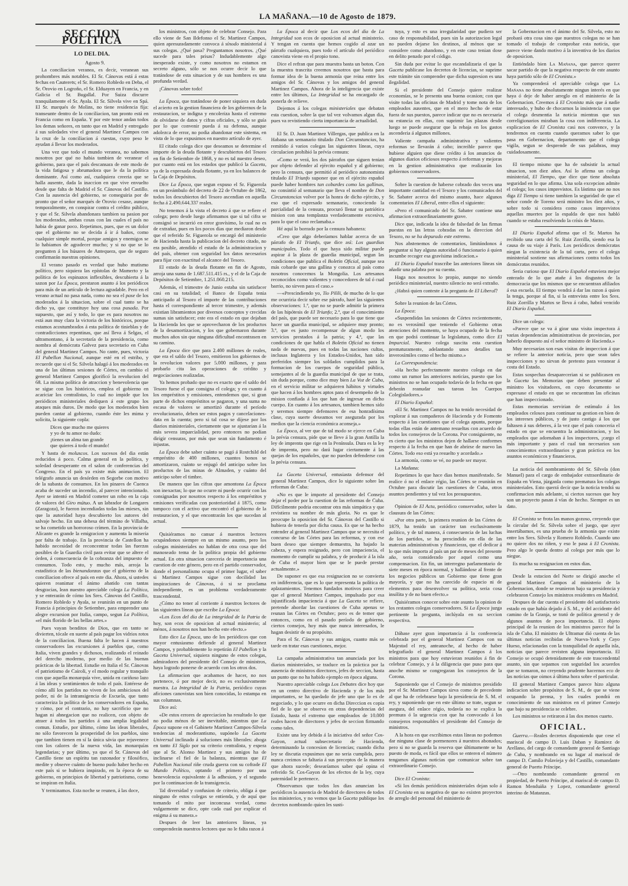LA MAÑANA.—10 de Agosto de 1879.
SECCION POLITICA
LO DEL DIA.
Agosto 9.
La conciliacion veranea, es decir, veranean sus prohombres más notables. El Sr. Cánovas está á estas fechas en Cauterets; el Sr. Romero Robledo en Deba, el Sr. Orovio en Logroño, el Sr. Elduayen en Francia, y en Galicia el Sr. Bugallal. Por Suiza discurre tranquilamente el Sr. Ayala. El Sr. Silvela vive en Spá. El Sr. marqués de Molins, no tiene residencia fija: transeunte dentro de la conciliacion, tan pronto está en Francia como en España. Y por este tenor andan todos los demas señores, en tanto que en Madrid y entregado á sus soledades vive el general Martinez Campos con la cruz de la conciliacion á cuestas, cuyo peso le ayudan á llevar los moderados.
Una vez que todo el mundo veranea, no sabemos nosotros por qué no habia tambien de veranear el gobierno, para que el país descansara de este modo de la vida fatigosa y abrumadora que le da la política dominante. Así como así, cualquiera creeria que se halla ausente, dada la inaccion en que vive envuelto desde que falta de Madrid el Sr. Cánovas del Castillo. Con la ausencia del gobierno, se conseguiria por de pronto que el señor marqués de Orovio cesase, aunque temporalmente, en conspirar contra el crédito público, y que el Sr. Silvela abandonara tambien su pasion por los moderados, ambas cosas con las cuales el país no habia de ganar poco. Repetimos, pues, que es un dolor que el gobierno no se decida á ir á baños, como cualquier simple mortal, porque amigos y enemigos se lo habiamos de agradecer mucho; y si no que se lo pregunten á los húsares de Antequera, que de seguro confirmarán nuestras opiniones.
El verano pasado es verdad que hubo mutismo político, pero siquiera las epístolas de Mamerto y la política de los espinazos inflexibles, descubierta á la sazon por La Época, prestaron asunto á los periódicos para más de un artículo de lectura agradable. Pero en el verano actual no pasa nada, como no sea el pase de los moderados á la situacion, sobre el cual tanto se ha dicho ya, que constituye hoy una cosa pasada. Por supuesto, que así y todo, lo que es para nosotros no está aun muy clara la victoria de los históricos, porque estamos acostumbrados á esta política de tinieblas y de contradicciones repentinas, que así lleva á Selgas, el ultramontano, á la secretaría de la presidencia, como nombra al demócrata Galvez para secretario en Cuba del general Martinez Campos. No cante, pues, victoria El Pabellon Nacional, aunque esté en el estribo, y recuerde que si el Sr. Silvela halagó á los moderados en una de las últimas sesiones de Córtes, en cambio el general Martinez Campos glorificó la revolucion del 68. La misma política de atraccion y benevolencia que se sigue con los históricos, emplea el gobierno en acariciar los centralistas, lo cual no impide que los periódicos ministeriales dediquen á este grupo los ataques más duros. De modo que los moderados bien pueden cantar al gobierno, cuando éste les mima y solicita, la siguiente copla:
Dices que mucho me quieres
y yo de tu amor no dudo:
¡tienes un alma tan grande
que quieres á todo el mundo!
Y basta de moluscos. Los sucesos del dia están reducidos á poco. Calma general en la política, y soledad desesperante en el salon de conferencias del Congreso. En el país ya existe más animacion. El telégrafo anuncia un desórden en Segorbe con motivo de la subasta de consumos. En los pinares de Cuenca acaba de suceder un incendio, al parecer intencionado. Ayer se intentó en Madrid cometer un robo en la caja de valores del Giro mútuo. A un labrador de Longares (Zaragoza), le fueron incendiadas todas las mieses, sin que la autoridad haya descubierto los autores del salvaje hecho. En una dehesa del término de Villalba, se ha cometido un horroroso crímen. En la provincia de Alicante es grande la emigracion y aumenta la miseria por falta de trabajo. En la provincia de Castellon ha habido necesidad de reconcentrar todas las fuerzas posibles de la Guardia civil para evitar que se altere el órden, á consecuencia de la cobranza del impuesto de consumos. Todo esto, y mucho más, arroja la estadística de las bienandanzas que el gobierno de la conciliacion ofrece al país en este dia. Ahora, si ustedes quieren reanimar el ánimo abatido con tantas desgracias, lean nuestro apreciable colega La Política, y se enterarán de cómo los Sres. Cánovas del Castillo, Romero Robledo y Ayala, se reunirán en un punto de Francia á principios de Setiembre, para emprender una alegre excursion por Italia, campo, segun La Política, «el más florido de las bellas artes.»
Pues vayan benditos de Dios, que en tanto se divierten, tócale en suerte al país pagar los vidrios rotos de la conciliacion. Buena falta le hacen á nuestros conservadores las excursiones á pueblos que, como Italia, viven grandes y dichosos, realizando el reinado del derecho moderno, por medio de las buenas prácticas de la libertad. Estudie en Italia el Sr. Cánovas el patriotismo de Cairoli, y el modo regular y tranquilo con que aquella monarquía vive, unida en cariñoso lazo á las ideas y sentimientos de todo el país. Entérese de cómo allí los partidos no viven de los ambiciosos del poder, ni de la intransigencia de Escuela, que tanto caracteriza la política de los conservadores en España, y cómo, por el contrario, no hay sacrificio que no hagan ni abnegacion que no realicen, con objeto de atraer á todos los partidos á una amplia legalidad comun. Estudie, por último, cómo las ideas liberales, no sólo favorecen la prosperidad de los pueblos, sino que tambien tienen en sí la única sávia que rejuvenece con los calores de la nueva vida, las monarquías legendarias; y por último, ya que el Sr. Cánovas del Castillo tiene un espíritu tan razonador y filosófico, medite y observe cuánto de bueno pudo haber hecho en este país si se hubiera inspirado, en la época de su gobierno, en principios de libertad y patriotismo, como se inspiran en Italia.
Y terminamos. Esta noche se reunen, á las doce,
los ministros, con objeto de celebrar Consejo. Para ello viene de San Ildefonso el Sr. Martinez Campos, quien apresuradamente convoca á sínodo ministerial á sus colegas. ¿Qué pasa? Preguntamos nosotros. ¿Qué sucede para tales prisas? Indudablemente algo inesperado existe, y como nosotros no estamos en secreto alguno, sólo se nos ocurre decir lo que tratándose de esta situacion y de sus hombres es una profunda verdad.
¡Cánovas sobre todo!
La Época, que tratándose de poner siquiera en duda el acierto en la gestion financiera de los gobiernos de la restauracion, se indigna y encoleriza hasta el extremo de olvidarse de datos y cifras oficiales, y sólo se guía por lo que convenir pueda á su defensa, aunque adolezca de error, no podia abandonar este sistema, en vista de lo que expusimos en nuestro artículo de ayer.
El citado colega dice que deseamos se determine el importe de la deuda flotante y descubiertos del Tesoro en fin de Setiembre de 1868, y no es tal nuestro deseo, por cuanto está en los estados que publicó la Gaceta, ya de la expresada deuda flotante, ya en los balances de la Caja de Depósitos.
Dice La Época, que segun expuso el Sr. Figuerola en un preámbulo del decreto de 22 de Octubre de 1862, todos los descubiertos del Tesoro ascendian en aquella fecha á 2.490.644.337 reales.
No tenemos á la vista el decreto á que se refiere el colega; pero desde luego afirmamos que si tal cifra se consignó se incurrió en error gravísimo, lo cual no es de extrañar, pues en los pocos dias que mediaron desde que el referido Sr. Figuerola se encargó del ministerio de Hacienda hasta la publicacion del decreto citado, no era posible, atendido el estado de la administracion y del país, obtener con seguridad los datos necesarios para fijar con exactitud el alcance del Tesoro.
El estado de la deuda flotante en fin de Agosto, arroja una suma de 1.687.511.415 rs., y el de la Caja de Depósitos de Setiembre, 1.251.060.215.
Además, el trimestre de Junio estaba sin satisfacer casi en su totalidad; el Banco de España tenia anticipado al Tesoro el importe de las contribuciones hasta el correspondiente al tercer trimestre, y además existian libramientos por diversos conceptos y crecidas sumas sin satisfacer; este era el estado en que dejaban la Hacienda los que se aprovecharon de los productos de la desamortizacion, y los que gobernaron durante muchos años sin que ninguna dificultad encontrasen en su camino.
La Época dice que para 2.400 millones de reales, que era el saldo del Tesoro, emitieron los gobiernos de la revolucion valores por 5.000 millones, y para probarlo cita las operaciones de crédito y negociaciones realizadas.
Ya hemos probado que no es exacto que el saldo del Tesoro fuese el que consigna el colega; y en cuanto á los empréstitos y emisiones, entendemos que, si gran parte de dichos empréstitos se pagaron, y una suma no escasa de valores se amortizó durante el período revolucionario, deben ser estos pagos y cancelaciones-data en la cuenta; pero si tal cosa se dijese por los diarios ministeriales, ciertamente que se ajustarian á la más severa imparcialidad, pero entonces no podian dirigir censuras, por más que sean sin fundamento é injustas.
La Época debe saber cuánto se pagó á Rostchild del empréstito de 400 millones, cuantos bonos se amortizaron, cuánto se enjugó del anticipo sobre los productos de las minas de Almaden, y cuánto del anticipo sobre el timbre.
De manera que las cifras que amontona La Época son inexactas; lo que no ocurre ni puede ocurrir con las consignadas por nosotros respecto á los empréstitos y emisiones verificadas con posterioridad á 1875, como tampoco con el activo que encontró el gobierno de la restauracion, y el que encontrarán los que sucedan al actual.
Quisiéramos no cansar á nuestros lectores ocupándonos siempre en un mismo asunto, pero los colegas ministeriales no hablan de otra cosa que del manoseado tema de la política propia del gobierno actual. En otra situacion careceria de importancia una cuestion de este género, pero en el partido conservador, donde el personalismo ocupa el primer lugar, el saber si Martinez Campos sigue con docilidad las inspiraciones de Cánovas, ó si se proclama independiente, es un problema verdaderamente trascendental.
¿Cómo no tener al corriente á nuestros lectores de las siguientes líneas que escribe La Época:
«Los Ecos del dia de La integridad de la Patria de hoy, son ecos de oposicion al actual ministerio; al ménos, á nosotros nos han hecho este efecto.»
Esto dice La Época, uno de los periódicos que con mayor entusiasmo defiende al general Martinez Campos, y probablemente lo repetirán El Pabellon y la Gaceta Universal, siquiera ninguno de estos colegas, admiradores del presidente del Consejo de ministros, haya logrado ponerse de acuerdo con los otros dos.
La afirmacion que acabamos de hacer, no nos pertenece, ó por mejor decir, no es exclusivamente nuestra. La Integridad de la Patria, periódico cuyas aficiones canovistas son bien conocidas, lo estampa en sus columnas.
Dice así:
«De estos errores de apreciacion ha resultado lo que no podia ménos de ser inevitable, mientras que La Época supone en el Gabinete Martinez Campos-Silvela tendencias al moderantismo, supónelo La Gaceta Universal inclinado á soluciones más liberales: aboga en tanto El Siglo por su criterio centralista, y espera que al Sr. Alonso Martinez y sus amigos ha de inclinarse el fiel de la balanza, mientras que El Pabellon Nacional riñe cruda guerra con su cofrade El Mundo Político, optando el primero por una benevolencia equivalente á la adhesion, y el segundo por la continuacion de la transigencia.
Tal diversidad y confusion de criterio, obliga á que ninguno de estos colegas se entienda, y de aquí que tomando el mito por inconcusa verdad, como vulgarmente se dice, opte cada cual por explicar el enigma á su manera.»
Despues de leer las anteriores líneas, ya comprenderán nuestros lectores que no le falta razon á
La Época al decir que Los ecos del dia de La Integridad son ecos de oposicion al actual ministerio. Y tengan en cuenta que hemos cogido al azar un párrafo cualquiera, pues todo el artículo del periódico canovista viene en el propio tono.
Dice el refran que para muestra basta un boton. Con la muestra trascrita creemos nosotros que basta para formar idea de la buena armonía que reina entre los amigos del Sr. Cánovas y los amigos del general Martinez Campos. Ahora de la inteligencia que existe entre los últimos, La Integridad se ha encargado de ponerla de relieve.
Dejemos á los colegas ministeriales que debatan esta cuestion, sobre la que tal vez volvamos algun dia, pues va revistiendo cierta importancia de actualidad.
El Sr. D. Juan Martinez Villergas, que publica en la Habana un semanario titulado Don Circunstancias, ha remitido á varios colegas las siguientes líneas, cuya circulacion prohibió la prévia censura:
«Como se verá, los dos párrafos que siguen tenian por objeto defender al ejército español y al gobierno; pero la censura, que permitió al periódico autonomista titulado El Triunfo suponer que en el ejército español puede haber hombres tan cobardes como las gallinas, no consintió al semanario que lleva el nombre de Don Circunstancias volver por la honra de dicho ejército, y eso que el expresado semanario, conociendo la parcialidad de la censura, procuró llenar su patriótica mision con una templanza verdaderamente excesiva, para lo que el caso reclamaba.»
Hé aquí lo borrado por la censura habanera:
«Creo que algo deberíamos hablar acerca de un párrafo de El Triunfo, que dice así: Los guardias municipales. Todo el que haya sido militar puede aspirar á la plaza de guardia municipal, segun las condiciones que publica el Boletin Oficial, aunque sea más cobarde que una gallina y conozca al país como nosotros conocemos la Mongolia. Los artesanos reconocidos como valientes y conocedores de tal ó cual barrio, no sirven para el caso.»
—«Prescindiendo yo, Tio Pilili, de mucho de lo que me ocurriria decir sobre ese párrafo, haré las siguientes observaciones: 1.ª, que no se puede admitir la primera de las hipótesis de El Triunfo; 2.ª, que el conocimiento del país, que puede ser necesario para lo que tiene que hacer un guardia municipal, se adquiere muy pronto; 3.ª, que es justo recompensar de algun modo los servicios prestados á la patria; y 4.ª, que las condiciones de que habla el Boletin Oficial no tienen nada de nuevas, pues en todas las naciones cultas, inclusas Inglaterra y los Estados-Unidos, han sido preferidos siempre los soldados cumplidos para la formacion de los cuerpos de seguridad pública, semejantes al de la guardia municipal de que se trata, sin duda porque, como dice muy bien La Voz de Cuba, en el servicio militar se adquieren hábitos y virtudes que hacen á los hombres aptos para el desempeño de la mision confiada á los que han de ingresar en dicho cuerpo. En cuanto á los artesanos, tambien hemos sido y seremos siempre defensores de esa honradísima clase, cuya suerte deseamos ver asegurada por los medios que la ciencia económica aconseja.»
La Época, al ver que de tal modo se ejerce en Cuba la prévia censura, pide que se lleve á la gran Antilla la ley de imprenta que rige en la Península. Dura es la ley de imprenta, pero no dará lugar ciertamente á las quejas de los españoles, que no pueden defenderse con la prévia censura.
La Gaceta Universal, entusiasta defensor del general Martinez Campos, dice lo siguiente sobre las reformas de Cuba:
«No es que le importe al presidente del Consejo dejar el poder por la cuestion de las reformas de Cuba. Difícilmente podria encontrar otra más simpática y que revistiera su nombre de más gloria. No es que le preocupe la oposicion del Sr. Cánovas del Castillo si hubiera de tenerla por dicha causa. Es que se ha hecho entender al general Martinez Campos que se necesita el concurso de las Córtes para las reformas, y con ese buen deseo que siempre demuestra, ha bajado la cabeza, y espera resignado, pero con impaciencia, el momento de cumplir su palabra, y de producir á la isla de Cuba el mayor bien que se le puede prestar actualmente.»
De suponer es que esa resignacion no se convierta en indiferencia, que es lo que representa la política de aplazamientos. Tenemos fundados motivos para creer que el general Martinez Campos, impulsado por esa injustificada impaciencia á que La Gaceta se refiere, pretende abordar las cuestiones de Cuba apenas se reunan las Córtes en Octubre; pero es de temer que entonces, como en el pasado período de gobierno, ciertos consejos, hoy más que nunca interesados, le hagan desistir de su propósito.
Para el Sr. Cánovas y sus amigos, cuanto más se tarde en tratar esas cuestiones, mejor.
La campaña administrativa tan anunciada por los diarios ministeriales, se traduce en la práctica por la ausencia de ministros directores, jefes de seccion, hasta un punto que no ha habido ejemplo en época alguna.
Nuestro apreciable colega Los Debates dice hoy que en un centro directivo de Hacienda y de los más importantes, se ha quedado de jefe uno que lo es de negociado, y lo que ocurre en dicha Direccion es copia fiel de lo que se observa en otras dependencias del Estado, hasta el extremo que empleados de 10.000 reales hacen de directores y jefes de seccion firmando como tales.
Existe una ley debida á la iniciativa del señor Cos-Gayon, actual subsecretario de Hacienda, determinando la concesion de licencias; cuando dicha ley se discutia expusimos que no seria cumplida, pero nunca creimos se faltaria á sus preceptos de la manera que ahora sucede; desearíamos saber qué opina el referido Sr. Cos-Gayon de los efectos de la ley, cuya paternidad le pertenece.
Observamos que todos los dias anuncian los periódicos la ausencia de Madrid de directores de todos los ministerios, y no vemos que la Gaceta publique los decretos nombrando quien les susti-
tuya, y esto es una irregularidad que pudiera ser caso de responsabilidad, pues sin la autorizacion legal no pueden dejarse los destinos, al ménos que se considere como abandono, y en este caso tenian dose en delito penado por el código.
Sin duda por evitar lo que escandalizaria el que la Gaceta publicase los decretos de licencias, se suprime este trámite sin comprender que dicha supresion es una ilegalidad.
Si el presidente del Consejo quiere realizar economías, se le presenta una buena ocasion; con que visite todas las oficinas de Madrid y tome nota de los empleados ausentes, que en el mero hecho de estar fuera de sus puestos, parece indicar que no es necesaria su estancia en ellas, con suprimir las plazas desde luego se puede asegurar que la rebaja en los gastos ascenderia á algunos millones.
Valiente campaña administrativa y valientes reformas se llevarán á cabo; increible parece que hubiese alguien que diese crédito á los anuncios de algunos diarios oficiosos respecto á reformas y mejoras en la gestion administrativa que realizarán los gobiernos conservadores.
Sobre la cuestion de haberse cobrado dos veces una importante cantidad en el Tesoro y los comunicados del Sr. Sabater acerca del mismo asunto, hace algunos comentarios El Liberal, entre ellos el siguiente:
«Pero el comunicado del Sr. Sabater contiene una afirmacion extraordinariamente grave.
Dice que, indicada la idea de falsedad de las firmas puestas en las letras cobradas en la direccion del Tesoro, no se ha depurado este extremo.
Nos abstenemos de comentarios, limitándonos á preguntar si hay alguna autoridad ó funcionario á quien incumbe recoger esa gravísima indicacion.»
El Diario Español trascribe las anteriores líneas sin añadir una palabra por su cuenta.
Haga nos nosotros lo propio, aunque no siendo periódico ministerial, nuestro silencio no será extraño.
¿Habrá quien conteste á la pregunta de El Liberal?
Sobre la reunion de las Córtes.
La Época:
«Suspendidas las sesiones de Córtes recientemente, no es verosímil que teniendo el Gobierno otras atenciones del momento, se haya ocupado de la fecha en que podrá continuar la legislatura, como dice El Imparcial. Nuestro colega suscita esta cuestion prematuramente, adelantando unos detalles tan inverosímiles como el hecho mismo.»
La Correspondencia:
«Ha hecho perfectamente nuestro colega en dar como un rumor las anteriores noticias, puesto que los ministros no se han ocupado todavía de la fecha en que deberán reanudar sus tareas los Cuerpos Colegisladores.»
El Diario Español:
«El Sr. Martinez Campos no ha tenido necesidad de explorar á sus compañeros de Hacienda y de Fomento respecto á las cuestiones que el colega apunta, porque todas ellas están de antemano resueltas con acuerdo de todos los consejeros de la Corona. Por consiguiente, no es cierto que los ministros dejen de hallarse conformes respecto á la fecha en que han de abrirse de nuevo las Córtes. Todo eso está ya resuelto y acordado.»
La armonía, como se vé, no puede ser mayor.
La Mañana:
Repetimos lo que hace dias hemos manifestado. Se realice ó no el enlace régio, las Córtes se reunirán en Octubre para discutir las cuestiones de Cuba, otros asuntos pendientes y tal vez los presupuestos.
Opinion de El Acta, periódico conservador, sobre la clausura de las Córtes:
«Por otra parte, la primera reunion de las Córtes de 1879, ha tenido un carácter tan exclusivamente político, y de tal manera, á consecuencia de las luchas de los partidos, se ha prescindido en ella de las materias administrativas y financieras, que el dedicar á lo que más importa al país un par de meses del presente año, seria considerado por aquel como una compensacion. En fin, un interregno parlamentario de siete meses en época normal, y hallándose al frente de los negocios públicos un Gobierno que tiene gran mayoría, y que no ha carecido de espacio ni de elementos para desenvolver su política, seria cosa insólita y de no buen efecto.»
Quisiéramos conocer sobre este asunto la opinion de los restantes colegas conservadores. Si La Época juzga pertinente la pregunta, inclúyala en su seccion respectiva.
Dábase ayer gran importancia á la conferencia celebrada por el general Martinez Campos con su Majestad el rey, anteanoche, al hecho de haber telegrafiado el general Martinez Campos á los ministros para que hoy estuvieran reunidos á fin de celebrar Consejo, y á la diligencia que puso para que anoche mismo se congregaran los consejeros de la Corona.
Suponiendo que el Consejo de ministros presidido por el Sr. Martinez Campos sirva como de precedente al que ha de celebrarse bajo la presidencia de S. M. el rey, y suponiendo que en este último se trate, segun se asegura, del enlace régio, todavía no se explica la premura ó la urgencia con que ha convocado á los consejeros responsables el presidente del Consejo de ministros.
A la hora en que escribimos estas líneas no podemos dar ninguna clase de pormenores á nuestros abonados; pero si no se guarda la reserva que últimamente se ha puesto de moda, es fácil que ellos se enteren el número tengamos algunas noticias que comunicar sobre tan extraordinario Consejo.
Dice El Cronista:
«Si los demás periódicos ministeriales dejan solo á El Cronista en su negativa de que no existen proyectos de arreglo del personal del ministerio de
la Gobernacion en el ánimo del Sr. Silvela, esto no probará otra cosa sino que nuestros colegas no se han tomado el trabajo de comprobar esta noticia, que parece viene dando motivo á la inventiva de los diarios de oposicion.
Entiéndalo bien La Mañana, que parece querer sacar partido de que la negativa respecto de este asunto haya partido sólo de El Cronista.»
Ya comprenderá el apreciable colega que La Mañana no tiene absolutamente ningun interés en que haya ó deje de haber arreglo en el ministerio de la Gobernacion. Creemos á El Cronista más que á nadie interesado, y hubo de chocarnos la insistencia con que el colega desmentia la noticia mientras que sus correligionarios miraban la cosa con indiferencia. La explicacion de El Cronista casi nos convence, y la tendremos en cuenta cuando queramos saber lo que pasa en Gobernacion, departamento que el colega vigila, segun se desprende de sus palabras, muy cuidadosamente.
El tiempo mismo que ha de subsistir la actual situacion, son diez años. Así lo afirma un colega ministerial, El Tiempo, que dice que tiene absoluta seguridad en lo que afirma. Una sola excepcion admite el colega; los casos imprevistos. Es lástima que no nos diga El Tiempo si tiene tambien la seguridad de que el señor conde de Toreno será ministro los diez años, y sobre todo si considera como casos imprevistos aquellas muertes por la espalda de que nos habló cuando se estaba resolviendo la crísis de Marzo.
El Diario Español afirma que el Sr. Martos ha recibido una carta del Sr. Ruiz Zorrilla, siendo esa la causa de su viaje á París. Los periódicos demócratas niegan la existencia de la tal carta, pero el colega ministerial sostiene sus afirmaciones contra todos los demócratas reunidos.
Seria curioso que El Diario Español estuviera mejor enterado de lo que atañe á los disgustos de la democracia que los mismos que se encuentran afiliados á esa escuela. El tiempo vendrá á dar las razon á quien la tenga, porque al fin, si la entrevista entre los Sres. Ruiz Zorrilla y Martos se lleva á cabo, habrá vencido El Diario Español.
Dice un colega:
«Parece que se va á girar una visita inspectora á varias dependencias administrativas de provincias, por haberlo dispuesto así el señor ministro de Hacienda.»
Muy necesarias son esas visitas de inspeccion á que se refiere la anterior noticia, pero que sean tales inspecciones y no sirvan de pretesto para veranear á costa del Estado.
Estas sospechas desaparecerian si se publicasen en la Gaceta las Memorias que deben presentar al ministro los visitadores, en cuyo documento se expresase el estado en que se encuentran las oficinas que han inspeccionado.
Estas memorias servirian de estímulo á los empleados celosos para continuar su gestion en bien de los intereses públicos, y de justo castigo á los que faltasen á sus deberes, á la vez que el país conoceria el estado en que se encuentra la administracion, y los empleados que adornaban á los inspectores, ¡cargo el más importante y para el cual tan necesarios son conocimientos extraordinarios y gran práctica en los asuntos económicos y financieros.
La noticia del nombramiento del Sr. Silvela (don Manuel) para el cargo de embajador extraordinario de España en Viena, júzganla como prematura los colegas ministeriales. Esto querrá decir que la noticia tendrá su confirmacion más adelante, si ciertos sucesos que hoy son un proyecto pasan á vías de hecho. Siempre es un dato.
El Cronista se frota las manos gozoso, creyendo que la circular del Sr. Silvela sobre el juego, que ayer insertábamos, es una prueba de la armonía que existe entre los Sres. Silvela y Romero Robledo. Cuando uno no quiere dos no riñen, y eso le pasa á El Cronista. Pero algo le queda dentro al colega por más que lo niegue.
Es mucha su resignacion en estos dias.
Desde la estacion del Norte se dirigió anoche el general Martinez Campos al ministerio de la Gobernacion, donde se reunieron bajo su presidencia y celebraron Consejo los ministros residentes en Madrid.
Despues de dar cuenta el presidente del satisfactorio estado en que había dejado á S. M., y del accidente del camino de la Granja, se trató de política general y de algunos asuntos de poca importancia. El objeto principal de la reunion de los ministros parece fué la isla de Cuba. El ministro de Ultramar dió cuenta de las últimas noticias recibidas de Nueva-York y Cayo Hueso, relacionadas con la tranquilidad de aquella isla, noticias que parece revisten alguna importancia. El Consejo se ocupó detenidamente de este trascendental asunto, sin que sepamos con seguridad los acuerdos que se tomaron, no creyendo prudente hacernos eco de las noticias que oimos á última hora sobre el particular.
El general Martinez Campos parece hizo alguna indicacion sobre propósitos de S. M., de que se viene ocupando la prensa, y los cuales pondrá en conocimiento de sus ministros en el primer Consejo que bajo su presidencia se celebre.
Los ministros se retiraron á las dos menos cuarto.
OFICIAL.
Guerra.—Reales decretos disponiendo que cese el mariscal de campo D. Luis Daban y Ramirez de Arellano, del cargo de comandante general de Santiago de Cuba, y nombrando en su lugar al mariscal de campo D. Camilo Polavieja y del Castillo, comandante general de Puerto Príncipe.
—Otro nombrando comandante general en propiedad, de Puerto Príncipe, al mariscal de campo D. Ramon Menduiña y Lopez, comandante general interino de Matanzas.